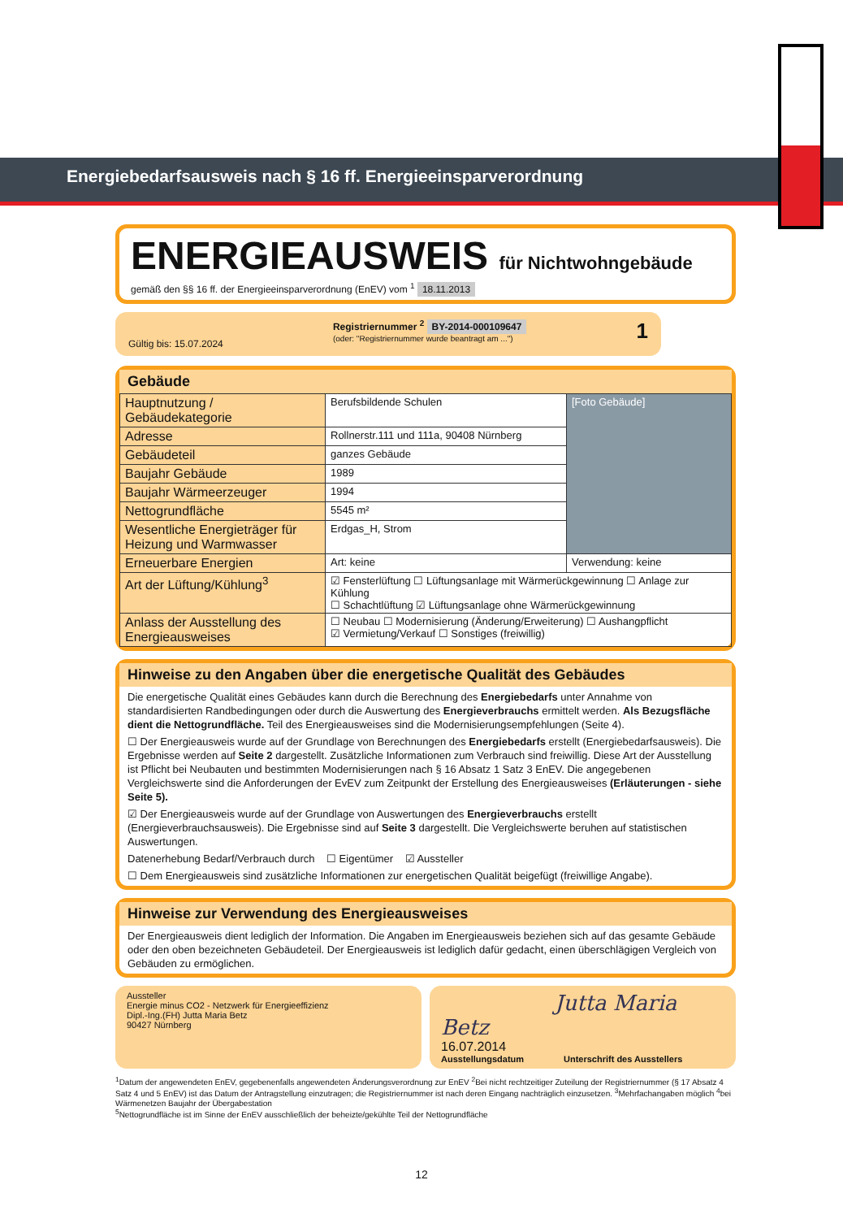Energiebedarfsausweis nach § 16 ff. Energieeinsparverordnung
ENERGIEAUSWEIS für Nichtwohngebäude
gemäß den §§ 16 ff. der Energieeinsparverordnung (EnEV) vom <sup>1</sup> 18.11.2013
Gültig bis: 15.07.2024
Registriernummer <sup>2</sup> BY-2014-000109647
(oder: "Registriernummer wurde beantragt am ...")
1
Gebäude
| Hauptnutzung / Gebäudekategorie | Berufsbildende Schulen | [Foto Gebäude] |
| Adresse | Rollnerstr.111 und 111a, 90408 Nürnberg | |
| Gebäudeteil | ganzes Gebäude | |
| Baujahr Gebäude | 1989 | |
| Baujahr Wärmeerzeuger | 1994 | |
| Nettogrundfläche | 5545 m² | |
| Wesentliche Energieträger für Heizung und Warmwasser | Erdgas_H, Strom | |
| Erneuerbare Energien | Art: keine | Verwendung: keine |
| Art der Lüftung/Kühlung<sup>3</sup> | ☑ Fensterlüftung ☐ Lüftungsanlage mit Wärmerückgewinnung ☐ Anlage zur Kühlung ☐ Schachtlüftung ☑ Lüftungsanlage ohne Wärmerückgewinnung | |
| Anlass der Ausstellung des Energieausweises | ☐ Neubau ☐ Modernisierung (Änderung/Erweiterung) ☐ Aushangpflicht ☑ Vermietung/Verkauf ☐ Sonstiges (freiwillig) | |
Hinweise zu den Angaben über die energetische Qualität des Gebäudes
Die energetische Qualität eines Gebäudes kann durch die Berechnung des Energiebedarfs unter Annahme von standardisierten Randbedingungen oder durch die Auswertung des Energieverbrauchs ermittelt werden. Als Bezugsfläche dient die Nettogrundfläche. Teil des Energieausweises sind die Modernisierungsempfehlungen (Seite 4).
☐ Der Energieausweis wurde auf der Grundlage von Berechnungen des Energiebedarfs erstellt (Energiebedarfsausweis). Die Ergebnisse werden auf Seite 2 dargestellt. Zusätzliche Informationen zum Verbrauch sind freiwillig. Diese Art der Ausstellung ist Pflicht bei Neubauten und bestimmten Modernisierungen nach § 16 Absatz 1 Satz 3 EnEV. Die angegebenen Vergleichswerte sind die Anforderungen der EvEV zum Zeitpunkt der Erstellung des Energieausweises (Erläuterungen - siehe Seite 5).
☑ Der Energieausweis wurde auf der Grundlage von Auswertungen des Energieverbrauchs erstellt (Energieverbrauchsausweis). Die Ergebnisse sind auf Seite 3 dargestellt. Die Vergleichswerte beruhen auf statistischen Auswertungen.
Datenerhebung Bedarf/Verbrauch durch ☐ Eigentümer ☑ Aussteller
☐ Dem Energieausweis sind zusätzliche Informationen zur energetischen Qualität beigefügt (freiwillige Angabe).
Hinweise zur Verwendung des Energieausweises
Der Energieausweis dient lediglich der Information. Die Angaben im Energieausweis beziehen sich auf das gesamte Gebäude oder den oben bezeichneten Gebäudeteil. Der Energieausweis ist lediglich dafür gedacht, einen überschlägigen Vergleich von Gebäuden zu ermöglichen.
Aussteller
Energie minus CO2 - Netzwerk für Energieeffizienz
Dipl.-Ing.(FH) Jutta Maria Betz
90427 Nürnberg
Jutta Maria Betz
16.07.2014
Ausstellungsdatum Unterschrift des Ausstellers
<sup>1</sup> Datum der angewendeten EnEV, gegebenenfalls angewendeten Änderungsverordnung zur EnEV <sup>2</sup>Bei nicht rechtzeitiger Zuteilung der Registriernummer (§ 17 Absatz 4 Satz 4 und 5 EnEV) ist das Datum der Antragstellung einzutragen; die Registriernummer ist nach deren Eingang nachträglich einzusetzen. <sup>3</sup>Mehrfachangaben möglich <sup>4</sup>bei Wärmenetzen Baujahr der Übergabestation
<sup>5</sup> Nettogrundfläche ist im Sinne der EnEV ausschließlich der beheizte/gekühlte Teil der Nettogrundfläche
12